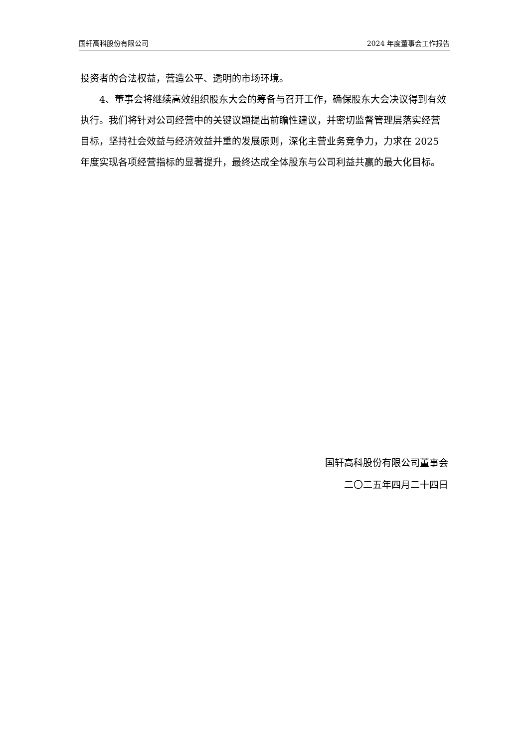国轩高科股份有限公司 2024 年度董事会工作报告
投资者的合法权益，营造公平、透明的市场环境。
4、董事会将继续高效组织股东大会的筹备与召开工作，确保股东大会决议得到有效执行。我们将针对公司经营中的关键议题提出前瞻性建议，并密切监督管理层落实经营目标，坚持社会效益与经济效益并重的发展原则，深化主营业务竞争力，力求在 2025 年度实现各项经营指标的显著提升，最终达成全体股东与公司利益共赢的最大化目标。
国轩高科股份有限公司董事会
二〇二五年四月二十四日